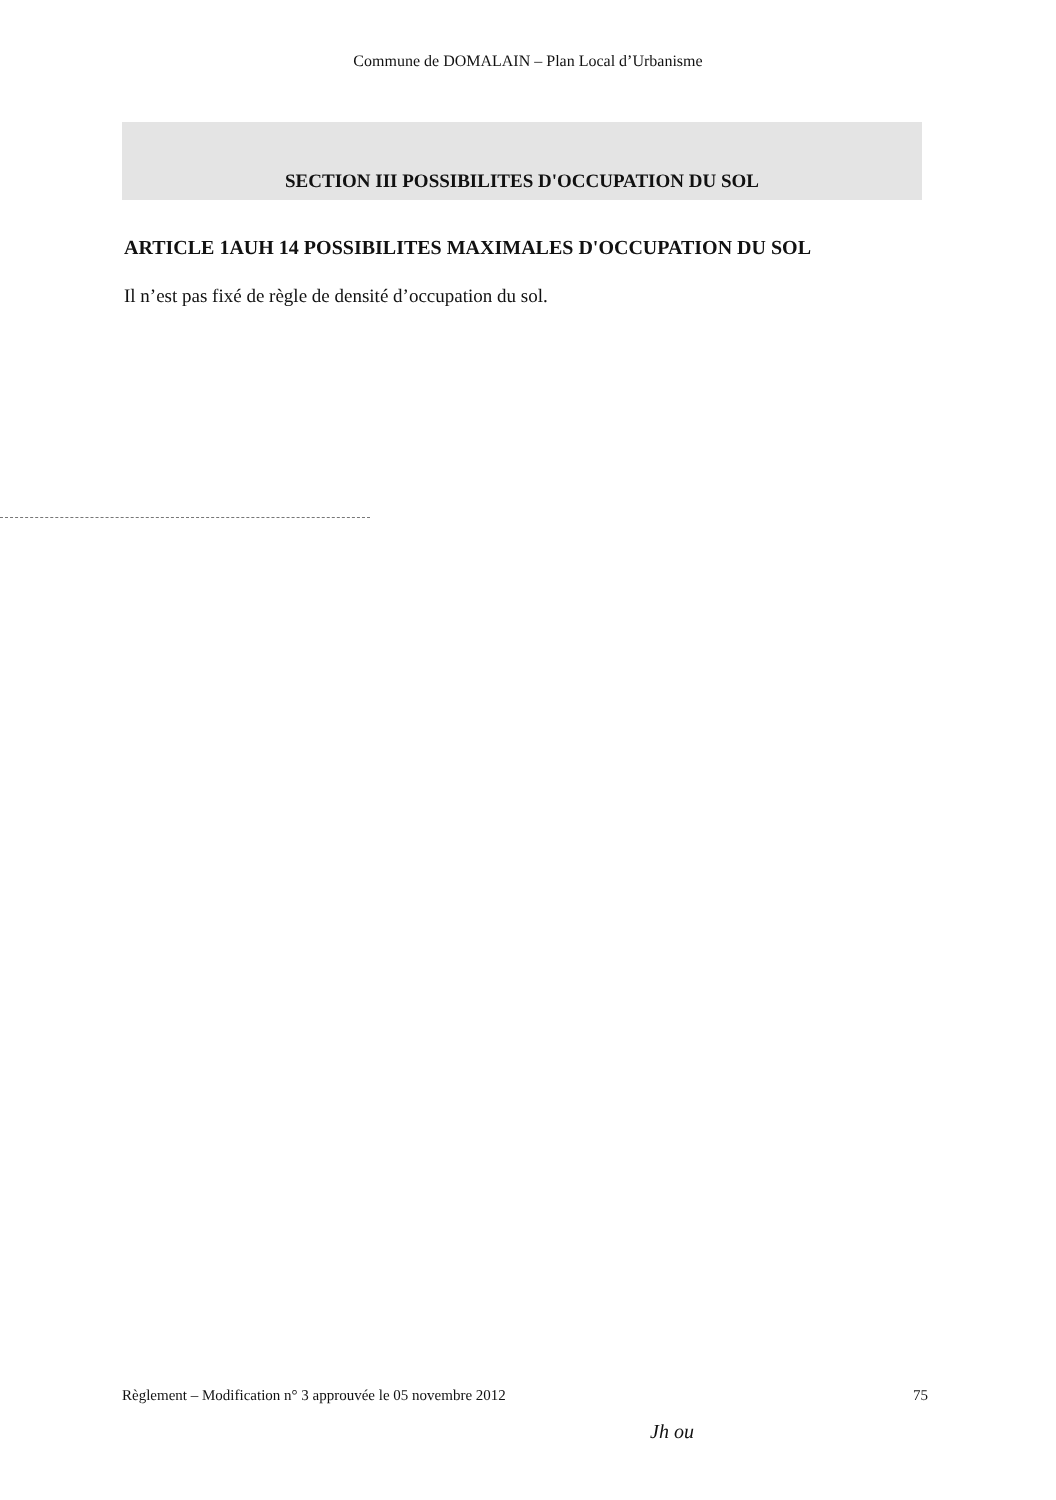Commune de DOMALAIN – Plan Local d’Urbanisme
SECTION III POSSIBILITES D'OCCUPATION DU SOL
ARTICLE 1AUH 14 POSSIBILITES MAXIMALES D'OCCUPATION DU SOL
Il n’est pas fixé de règle de densité d’occupation du sol.
Règlement – Modification n° 3 approuvée le 05 novembre 2012 75
Jh ou